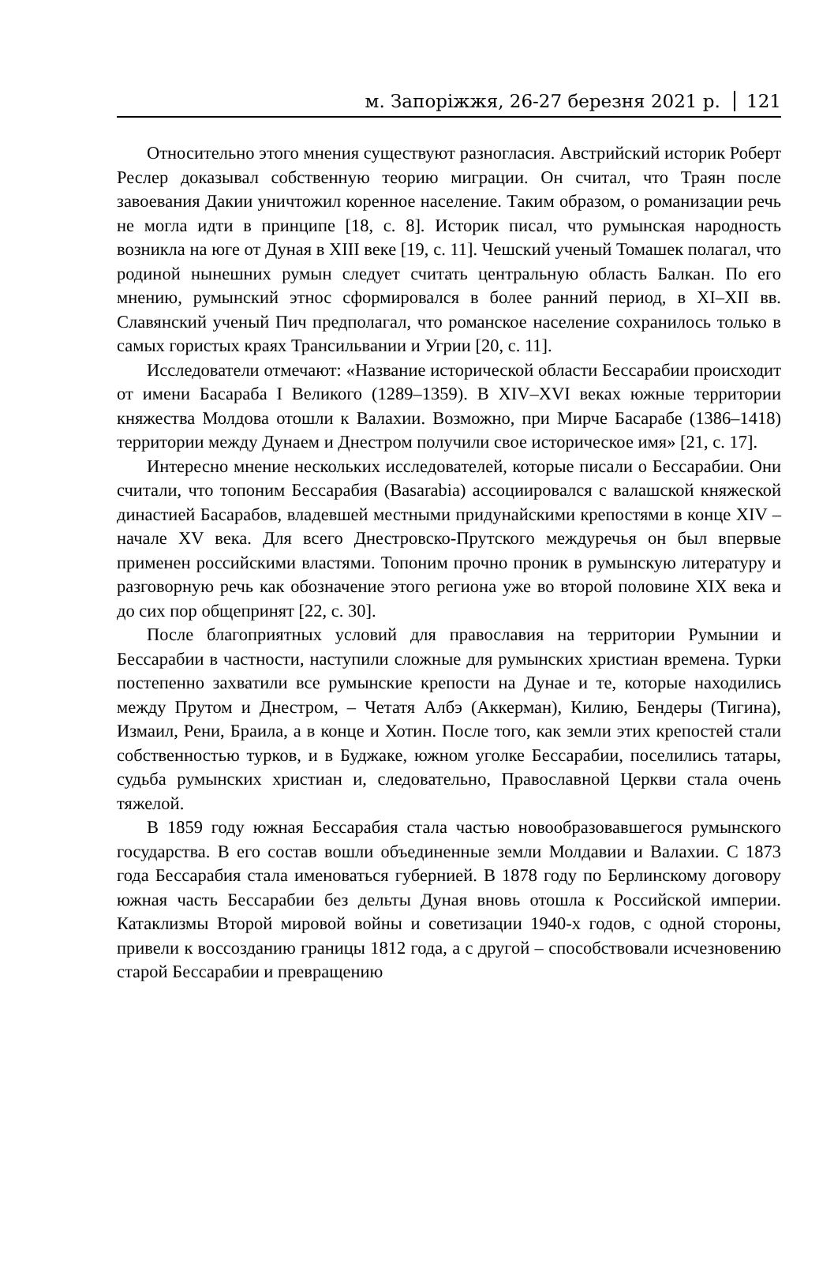м. Запоріжжя, 26-27 березня 2021 р. 121
Относительно этого мнения существуют разногласия. Австрийский историк Роберт Реслер доказывал собственную теорию миграции. Он считал, что Траян после завоевания Дакии уничтожил коренное население. Таким образом, о романизации речь не могла идти в принципе [18, с. 8]. Историк писал, что румынская народность возникла на юге от Дуная в XIII веке [19, с. 11]. Чешский ученый Томашек полагал, что родиной нынешних румын следует считать центральную область Балкан. По его мнению, румынский этнос сформировался в более ранний период, в XI–XII вв. Славянский ученый Пич предполагал, что романское население сохранилось только в самых гористых краях Трансильвании и Угрии [20, с. 11].
Исследователи отмечают: «Название исторической области Бессарабии происходит от имени Басараба I Великого (1289–1359). В XIV–XVI веках южные территории княжества Молдова отошли к Валахии. Возможно, при Мирче Басарабе (1386–1418) территории между Дунаем и Днестром получили свое историческое имя» [21, с. 17].
Интересно мнение нескольких исследователей, которые писали о Бессарабии. Они считали, что топоним Бессарабия (Basarabia) ассоциировался с валашской княжеской династией Басарабов, владевшей местными придунайскими крепостями в конце XIV – начале XV века. Для всего Днестровско-Прутского междуречья он был впервые применен российскими властями. Топоним прочно проник в румынскую литературу и разговорную речь как обозначение этого региона уже во второй половине XIX века и до сих пор общепринят [22, с. 30].
После благоприятных условий для православия на территории Румынии и Бессарабии в частности, наступили сложные для румынских христиан времена. Турки постепенно захватили все румынские крепости на Дунае и те, которые находились между Прутом и Днестром, – Четатя Албэ (Аккерман), Килию, Бендеры (Тигина), Измаил, Рени, Браила, а в конце и Хотин. После того, как земли этих крепостей стали собственностью турков, и в Буджаке, южном уголке Бессарабии, поселились татары, судьба румынских христиан и, следовательно, Православной Церкви стала очень тяжелой.
В 1859 году южная Бессарабия стала частью новообразовавшегося румынского государства. В его состав вошли объединенные земли Молдавии и Валахии. С 1873 года Бессарабия стала именоваться губернией. В 1878 году по Берлинскому договору южная часть Бессарабии без дельты Дуная вновь отошла к Российской империи. Катаклизмы Второй мировой войны и советизации 1940-х годов, с одной стороны, привели к воссозданию границы 1812 года, а с другой – способствовали исчезновению старой Бессарабии и превращению